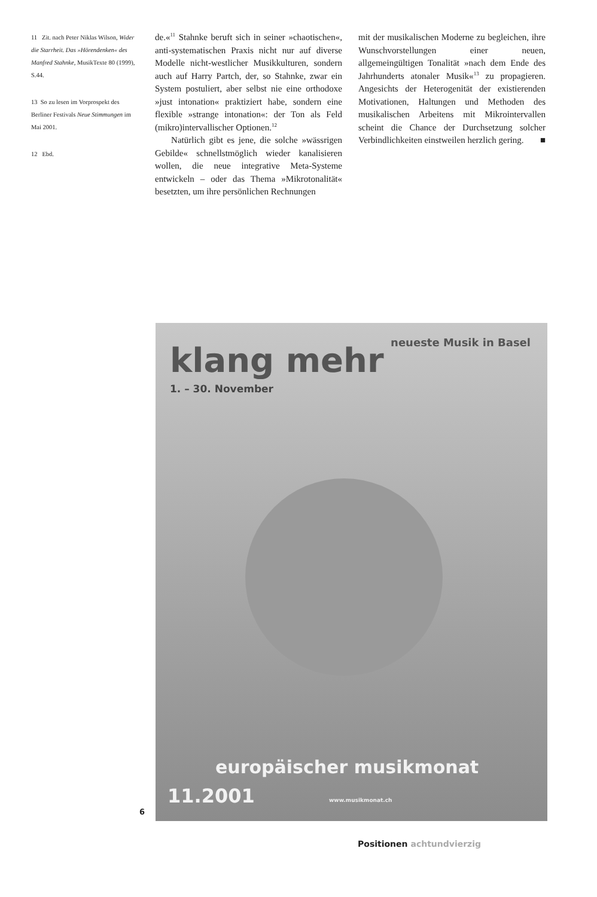11 Zit. nach Peter Niklas Wilson, Wider die Starrheit. Das »Hörendenken« des Manfred Stahnke, MusikTexte 80 (1999), S.44.
13 So zu lesen im Vorprospekt des Berliner Festivals Neue Stimmungen im Mai 2001.
12 Ebd.
de.«<sup>11</sup> Stahnke beruft sich in seiner »chaotischen«, anti-systematischen Praxis nicht nur auf diverse Modelle nicht-westlicher Musikkulturen, sondern auch auf Harry Partch, der, so Stahnke, zwar ein System postuliert, aber selbst nie eine orthodoxe »just intonation« praktiziert habe, sondern eine flexible »strange intonation«: der Ton als Feld (mikro)intervallischer Optionen.<sup>12</sup>
Natürlich gibt es jene, die solche »wässrigen Gebilde« schnellstmöglich wieder kanalisieren wollen, die neue integrative Meta-Systeme entwickeln – oder das Thema »Mikrotonalität« besetzten, um ihre persönlichen Rechnungen
mit der musikalischen Moderne zu begleichen, ihre Wunschvorstellungen einer neuen, allgemeingültigen Tonalität »nach dem Ende des Jahrhunderts atonaler Musik«<sup>13</sup> zu propagieren. Angesichts der Heterogenität der existierenden Motivationen, Haltungen und Methoden des musikalischen Arbeitens mit Mikrointervallen scheint die Chance der Durchsetzung solcher Verbindlichkeiten einstweilen herzlich gering. ■
neueste Musik in Basel klang mehr
1. – 30. November
europäischer musikmonat
11.2001 www.musikmonat.ch
6
Positionen achtundvierzig